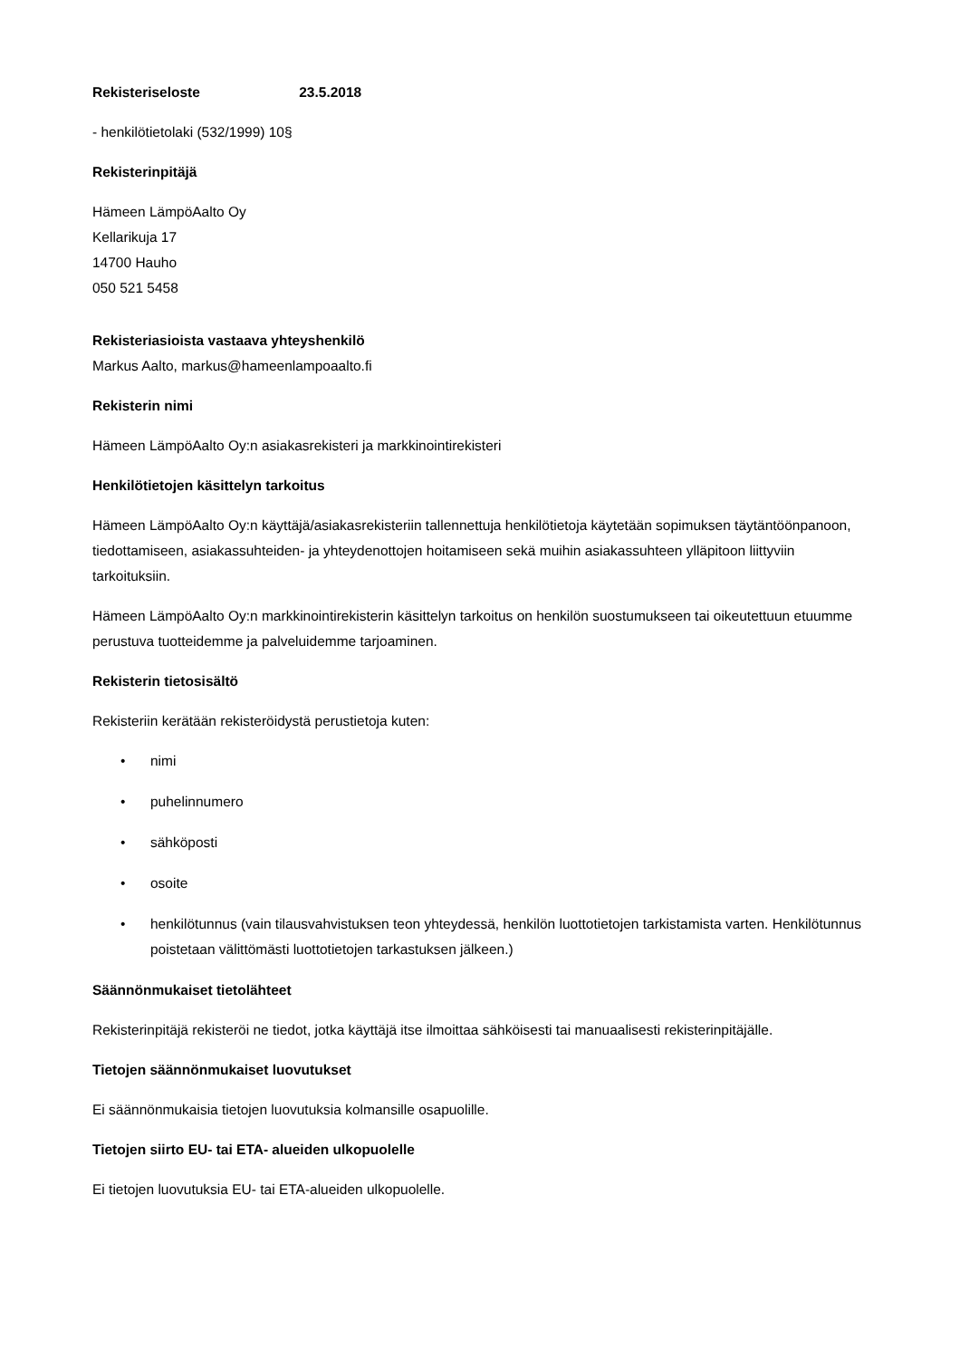Rekisteriseloste 23.5.2018
- henkilötietolaki (532/1999) 10§
Rekisterinpitäjä
Hämeen LämpöAalto Oy
Kellarikuja 17
14700 Hauho
050 521 5458
Rekisteriasioista vastaava yhteyshenkilö
Markus Aalto, markus@hameenlampoaalto.fi
Rekisterin nimi
Hämeen LämpöAalto Oy:n asiakasrekisteri ja markkinointirekisteri
Henkilötietojen käsittelyn tarkoitus
Hämeen LämpöAalto Oy:n käyttäjä/asiakasrekisteriin tallennettuja henkilötietoja käytetään sopimuksen täytäntöönpanoon, tiedottamiseen, asiakassuhteiden- ja yhteydenottojen hoitamiseen sekä muihin asiakassuhteen ylläpitoon liittyviin tarkoituksiin.
Hämeen LämpöAalto Oy:n markkinointirekisterin käsittelyn tarkoitus on henkilön suostumukseen tai oikeutettuun etuumme perustuva tuotteidemme ja palveluidemme tarjoaminen.
Rekisterin tietosisältö
Rekisteriin kerätään rekisteröidystä perustietoja kuten:
• nimi
• puhelinnumero
• sähköposti
• osoite
• henkilötunnus (vain tilausvahvistuksen teon yhteydessä, henkilön luottotietojen tarkistamista varten. Henkilötunnus poistetaan välittömästi luottotietojen tarkastuksen jälkeen.)
Säännönmukaiset tietolähteet
Rekisterinpitäjä rekisteröi ne tiedot, jotka käyttäjä itse ilmoittaa sähköisesti tai manuaalisesti rekisterinpitäjälle.
Tietojen säännönmukaiset luovutukset
Ei säännönmukaisia tietojen luovutuksia kolmansille osapuolille.
Tietojen siirto EU- tai ETA- alueiden ulkopuolelle
Ei tietojen luovutuksia EU- tai ETA-alueiden ulkopuolelle.